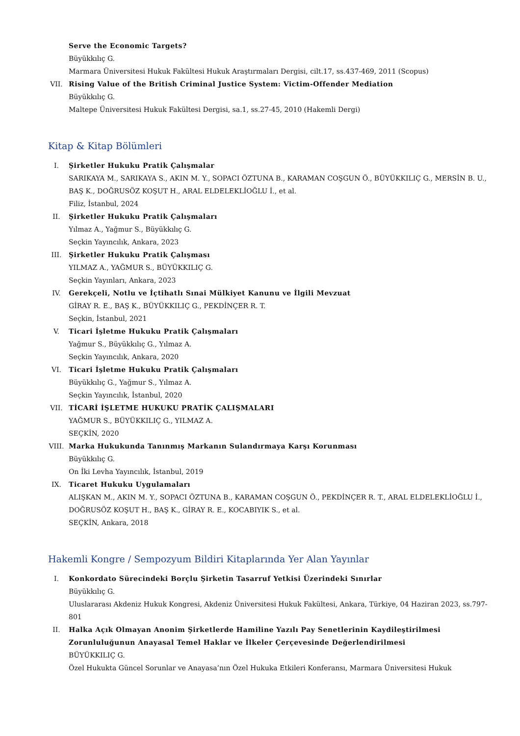Serve the Economic Targets?
Büyükkılıç G.
Marmara Üniversitesi Hukuk Fakültesi Hukuk Araştırmaları Dergisi, cilt.17, ss.437-469, 2011 (Scopus)
VII. Rising Value of the British Criminal Justice System: Victim-Offender Mediation
Büyükkılıç G.
Maltepe Üniversitesi Hukuk Fakültesi Dergisi, sa.1, ss.27-45, 2010 (Hakemli Dergi)
Kitap & Kitap Bölümleri
I. Şirketler Hukuku Pratik Çalışmalar
SARIKAYA M., SARIKAYA S., AKIN M. Y., SOPACI ÖZTUNA B., KARAMAN COŞGUN Ö., BÜYÜKKILIÇ G., MERSİN B. U., BAŞ K., DOĞRUSÖZ KOŞUT H., ARAL ELDELEKLİOĞLU İ., et al.
Filiz, İstanbul, 2024
II. Şirketler Hukuku Pratik Çalışmaları
Yılmaz A., Yağmur S., Büyükkılıç G.
Seçkin Yayıncılık, Ankara, 2023
III. Şirketler Hukuku Pratik Çalışması
YILMAZ A., YAĞMUR S., BÜYÜKKILIÇ G.
Seçkin Yayınları, Ankara, 2023
IV. Gerekçeli, Notlu ve İçtihatlı Sınai Mülkiyet Kanunu ve İlgili Mevzuat
GİRAY R. E., BAŞ K., BÜYÜKKILIÇ G., PEKDİNÇER R. T.
Seçkin, İstanbul, 2021
V. Ticari İşletme Hukuku Pratik Çalışmaları
Yağmur S., Büyükkılıç G., Yılmaz A.
Seçkin Yayıncılık, Ankara, 2020
VI. Ticari İşletme Hukuku Pratik Çalışmaları
Büyükkılıç G., Yağmur S., Yılmaz A.
Seçkin Yayıncılık, İstanbul, 2020
VII. TİCARİ İŞLETME HUKUKU PRATİK ÇALIŞMALARI
YAĞMUR S., BÜYÜKKILIÇ G., YILMAZ A.
SEÇKİN, 2020
VIII. Marka Hukukunda Tanınmış Markanın Sulandırmaya Karşı Korunması
Büyükkılıç G.
On İki Levha Yayıncılık, İstanbul, 2019
IX. Ticaret Hukuku Uygulamaları
ALIŞKAN M., AKIN M. Y., SOPACI ÖZTUNA B., KARAMAN COŞGUN Ö., PEKDİNÇER R. T., ARAL ELDELEKLİOĞLU İ., DOĞRUSÖZ KOŞUT H., BAŞ K., GİRAY R. E., KOCABIYIK S., et al.
SEÇKİN, Ankara, 2018
Hakemli Kongre / Sempozyum Bildiri Kitaplarında Yer Alan Yayınlar
I. Konkordato Sürecindeki Borçlu Şirketin Tasarruf Yetkisi Üzerindeki Sınırlar
Büyükkılıç G.
Uluslararası Akdeniz Hukuk Kongresi, Akdeniz Üniversitesi Hukuk Fakültesi, Ankara, Türkiye, 04 Haziran 2023, ss.797-801
II. Halka Açık Olmayan Anonim Şirketlerde Hamiline Yazılı Pay Senetlerinin Kaydileştirilmesi Zorunluluğunun Anayasal Temel Haklar ve İlkeler Çerçevesinde Değerlendirilmesi
BÜYÜKKILIÇ G.
Özel Hukukta Güncel Sorunlar ve Anayasa’nın Özel Hukuka Etkileri Konferansı, Marmara Üniversitesi Hukuk